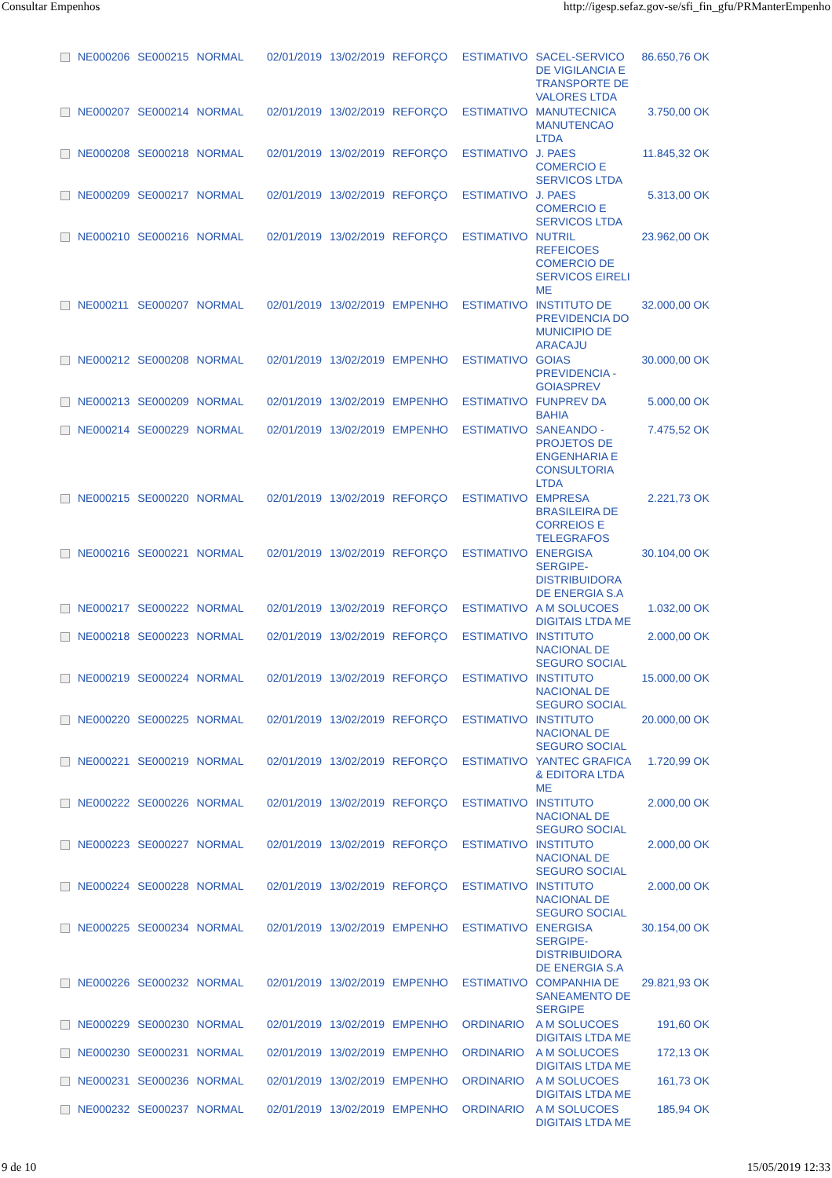Consultar Empenhos http://igesp.sefaz.gov-se/sfi_fin_gfu/PRManterEmpenho
| | NE000206 | SE000215 | NORMAL | 02/01/2019 | 13/02/2019 | REFORÇO | ESTIMATIVO | SACEL-SERVICO DE VIGILANCIA E TRANSPORTE DE VALORES LTDA | 86.650,76 OK |
| | NE000207 | SE000214 | NORMAL | 02/01/2019 | 13/02/2019 | REFORÇO | ESTIMATIVO | MANUTECNICA MANUTENCAO LTDA | 3.750,00 OK |
| | NE000208 | SE000218 | NORMAL | 02/01/2019 | 13/02/2019 | REFORÇO | ESTIMATIVO | J. PAES COMERCIO E SERVICOS LTDA | 11.845,32 OK |
| | NE000209 | SE000217 | NORMAL | 02/01/2019 | 13/02/2019 | REFORÇO | ESTIMATIVO | J. PAES COMERCIO E SERVICOS LTDA | 5.313,00 OK |
| | NE000210 | SE000216 | NORMAL | 02/01/2019 | 13/02/2019 | REFORÇO | ESTIMATIVO | NUTRIL REFEICOES COMERCIO DE SERVICOS EIRELI ME | 23.962,00 OK |
| | NE000211 | SE000207 | NORMAL | 02/01/2019 | 13/02/2019 | EMPENHO | ESTIMATIVO | INSTITUTO DE PREVIDENCIA DO MUNICIPIO DE ARACAJU | 32.000,00 OK |
| | NE000212 | SE000208 | NORMAL | 02/01/2019 | 13/02/2019 | EMPENHO | ESTIMATIVO | GOIAS PREVIDENCIA - GOIASPREV | 30.000,00 OK |
| | NE000213 | SE000209 | NORMAL | 02/01/2019 | 13/02/2019 | EMPENHO | ESTIMATIVO | FUNPREV DA BAHIA | 5.000,00 OK |
| | NE000214 | SE000229 | NORMAL | 02/01/2019 | 13/02/2019 | EMPENHO | ESTIMATIVO | SANEANDO - PROJETOS DE ENGENHARIA E CONSULTORIA LTDA | 7.475,52 OK |
| | NE000215 | SE000220 | NORMAL | 02/01/2019 | 13/02/2019 | REFORÇO | ESTIMATIVO | EMPRESA BRASILEIRA DE CORREIOS E TELEGRAFOS | 2.221,73 OK |
| | NE000216 | SE000221 | NORMAL | 02/01/2019 | 13/02/2019 | REFORÇO | ESTIMATIVO | ENERGISA SERGIPE-DISTRIBUIDORA DE ENERGIA S.A | 30.104,00 OK |
| | NE000217 | SE000222 | NORMAL | 02/01/2019 | 13/02/2019 | REFORÇO | ESTIMATIVO | A M SOLUCOES DIGITAIS LTDA ME | 1.032,00 OK |
| | NE000218 | SE000223 | NORMAL | 02/01/2019 | 13/02/2019 | REFORÇO | ESTIMATIVO | INSTITUTO NACIONAL DE SEGURO SOCIAL | 2.000,00 OK |
| | NE000219 | SE000224 | NORMAL | 02/01/2019 | 13/02/2019 | REFORÇO | ESTIMATIVO | INSTITUTO NACIONAL DE SEGURO SOCIAL | 15.000,00 OK |
| | NE000220 | SE000225 | NORMAL | 02/01/2019 | 13/02/2019 | REFORÇO | ESTIMATIVO | INSTITUTO NACIONAL DE SEGURO SOCIAL | 20.000,00 OK |
| | NE000221 | SE000219 | NORMAL | 02/01/2019 | 13/02/2019 | REFORÇO | ESTIMATIVO | YANTEC GRAFICA & EDITORA LTDA ME | 1.720,99 OK |
| | NE000222 | SE000226 | NORMAL | 02/01/2019 | 13/02/2019 | REFORÇO | ESTIMATIVO | INSTITUTO NACIONAL DE SEGURO SOCIAL | 2.000,00 OK |
| | NE000223 | SE000227 | NORMAL | 02/01/2019 | 13/02/2019 | REFORÇO | ESTIMATIVO | INSTITUTO NACIONAL DE SEGURO SOCIAL | 2.000,00 OK |
| | NE000224 | SE000228 | NORMAL | 02/01/2019 | 13/02/2019 | REFORÇO | ESTIMATIVO | INSTITUTO NACIONAL DE SEGURO SOCIAL | 2.000,00 OK |
| | NE000225 | SE000234 | NORMAL | 02/01/2019 | 13/02/2019 | EMPENHO | ESTIMATIVO | ENERGISA SERGIPE-DISTRIBUIDORA DE ENERGIA S.A | 30.154,00 OK |
| | NE000226 | SE000232 | NORMAL | 02/01/2019 | 13/02/2019 | EMPENHO | ESTIMATIVO | COMPANHIA DE SANEAMENTO DE SERGIPE | 29.821,93 OK |
| | NE000229 | SE000230 | NORMAL | 02/01/2019 | 13/02/2019 | EMPENHO | ORDINARIO | A M SOLUCOES DIGITAIS LTDA ME | 191,60 OK |
| | NE000230 | SE000231 | NORMAL | 02/01/2019 | 13/02/2019 | EMPENHO | ORDINARIO | A M SOLUCOES DIGITAIS LTDA ME | 172,13 OK |
| | NE000231 | SE000236 | NORMAL | 02/01/2019 | 13/02/2019 | EMPENHO | ORDINARIO | A M SOLUCOES DIGITAIS LTDA ME | 161,73 OK |
| | NE000232 | SE000237 | NORMAL | 02/01/2019 | 13/02/2019 | EMPENHO | ORDINARIO | A M SOLUCOES DIGITAIS LTDA ME | 185,94 OK |
9 de 10 15/05/2019 12:33